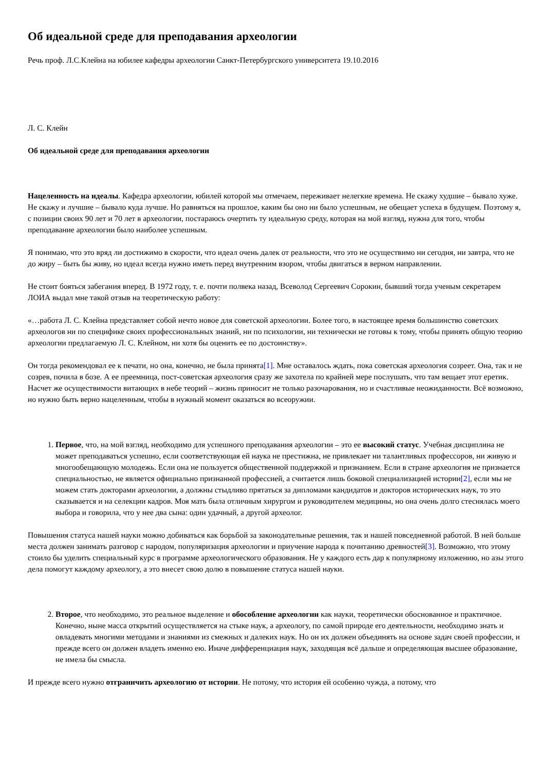Об идеальной среде для преподавания археологии
Речь проф. Л.С.Клейна на юбилее кафедры археологии Санкт-Петербургского университета 19.10.2016
Л. С. Клейн
Об идеальной среде для преподавания археологии
Нацеленность на идеалы. Кафедра археологии, юбилей которой мы отмечаем, переживает нелегкие времена. Не скажу худшие – бывало хуже. Не скажу и лучшие – бывало куда лучше. Но равняться на прошлое, каким бы оно ни было успешным, не обещает успеха в будущем. Поэтому я, с позиции своих 90 лет и 70 лет в археологии, постараюсь очертить ту идеальную среду, которая на мой взгляд, нужна для того, чтобы преподавание археологии было наиболее успешным.
Я понимаю, что это вряд ли достижимо в скорости, что идеал очень далек от реальности, что это не осуществимо ни сегодня, ни завтра, что не до жиру – быть бы живу, но идеал всегда нужно иметь перед внутренним взором, чтобы двигаться в верном направлении.
Не стоит бояться забегания вперед. В 1972 году, т. е. почти полвека назад, Всеволод Сергеевич Сорокин, бывший тогда ученым секретарем ЛОИА выдал мне такой отзыв на теоретическую работу:
«…работа Л. С. Клейна представляет собой нечто новое для советской археологии. Более того, в настоящее время большинство советских археологов ни по специфике своих профессиональных знаний, ни по психологии, ни технически не готовы к тому, чтобы принять общую теорию археологии предлагаемую Л. С. Клейном, ни хотя бы оценить ее по достоинству».
Он тогда рекомендовал ее к печати, но она, конечно, не была принята[1]. Мне оставалось ждать, пока советская археология созреет. Она, так и не созрев, почила в бозе. А ее преемница, пост-советская археология сразу же захотела по крайней мере послушать, что там вещает этот еретик. Насчет же осуществимости витающих в небе теорий – жизнь приносит не только разочарования, но и счастливые неожиданности. Всё возможно, но нужно быть верно нацеленным, чтобы в нужный момент оказаться во всеоружии.
1. Первое, что, на мой взгляд, необходимо для успешного преподавания археологии – это ее высокий статус. Учебная дисциплина не может преподаваться успешно, если соответствующая ей наука не престижна, не привлекает ни талантливых профессоров, ни живую и многообещающую молодежь. Если она не пользуется общественной поддержкой и признанием. Если в стране археология не признается специальностью, не является официально признанной профессией, а считается лишь боковой специализацией истории[2], если мы не можем стать докторами археологии, а должны стыдливо прятаться за дипломами кандидатов и докторов исторических наук, то это сказывается и на селекции кадров. Моя мать была отличным хирургом и руководителем медицины, но она очень долго стеснялась моего выбора и говорила, что у нее два сына: один удачный, а другой археолог.
Повышения статуса нашей науки можно добиваться как борьбой за законодательные решения, так и нашей повседневной работой. В ней больше места должен занимать разговор с народом, популяризация археологии и приучение народа к почитанию древностей[3]. Возможно, что этому стоило бы уделить специальный курс в программе археологического образования. Не у каждого есть дар к популярному изложению, но азы этого дела помогут каждому археологу, а это внесет свою долю в повышение статуса нашей науки.
2. Второе, что необходимо, это реальное выделение и обособление археологии как науки, теоретически обоснованное и практичное. Конечно, ныне масса открытий осуществляется на стыке наук, а археологу, по самой природе его деятельности, необходимо знать и овладевать многими методами и знаниями из смежных и далеких наук. Но он их должен объединять на основе задач своей профессии, и прежде всего он должен владеть именно ею. Иначе дифференциация наук, заходящая всё дальше и определяющая высшее образование, не имела бы смысла.
И прежде всего нужно отграничить археологию от истории. Не потому, что история ей особенно чужда, а потому, что